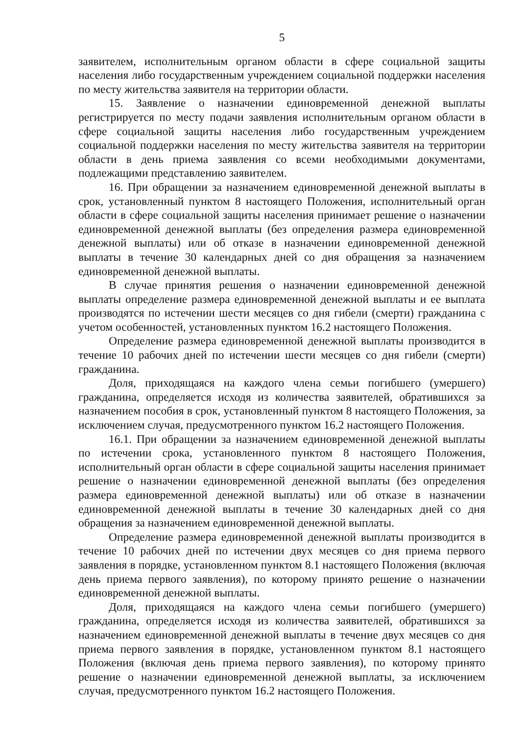5
заявителем, исполнительным органом области в сфере социальной защиты населения либо государственным учреждением социальной поддержки населения по месту жительства заявителя на территории области.
15. Заявление о назначении единовременной денежной выплаты регистрируется по месту подачи заявления исполнительным органом области в сфере социальной защиты населения либо государственным учреждением социальной поддержки населения по месту жительства заявителя на территории области в день приема заявления со всеми необходимыми документами, подлежащими представлению заявителем.
16. При обращении за назначением единовременной денежной выплаты в срок, установленный пунктом 8 настоящего Положения, исполнительный орган области в сфере социальной защиты населения принимает решение о назначении единовременной денежной выплаты (без определения размера единовременной денежной выплаты) или об отказе в назначении единовременной денежной выплаты в течение 30 календарных дней со дня обращения за назначением единовременной денежной выплаты.
В случае принятия решения о назначении единовременной денежной выплаты определение размера единовременной денежной выплаты и ее выплата производятся по истечении шести месяцев со дня гибели (смерти) гражданина с учетом особенностей, установленных пунктом 16.2 настоящего Положения.
Определение размера единовременной денежной выплаты производится в течение 10 рабочих дней по истечении шести месяцев со дня гибели (смерти) гражданина.
Доля, приходящаяся на каждого члена семьи погибшего (умершего) гражданина, определяется исходя из количества заявителей, обратившихся за назначением пособия в срок, установленный пунктом 8 настоящего Положения, за исключением случая, предусмотренного пунктом 16.2 настоящего Положения.
16.1. При обращении за назначением единовременной денежной выплаты по истечении срока, установленного пунктом 8 настоящего Положения, исполнительный орган области в сфере социальной защиты населения принимает решение о назначении единовременной денежной выплаты (без определения размера единовременной денежной выплаты) или об отказе в назначении единовременной денежной выплаты в течение 30 календарных дней со дня обращения за назначением единовременной денежной выплаты.
Определение размера единовременной денежной выплаты производится в течение 10 рабочих дней по истечении двух месяцев со дня приема первого заявления в порядке, установленном пунктом 8.1 настоящего Положения (включая день приема первого заявления), по которому принято решение о назначении единовременной денежной выплаты.
Доля, приходящаяся на каждого члена семьи погибшего (умершего) гражданина, определяется исходя из количества заявителей, обратившихся за назначением единовременной денежной выплаты в течение двух месяцев со дня приема первого заявления в порядке, установленном пунктом 8.1 настоящего Положения (включая день приема первого заявления), по которому принято решение о назначении единовременной денежной выплаты, за исключением случая, предусмотренного пунктом 16.2 настоящего Положения.